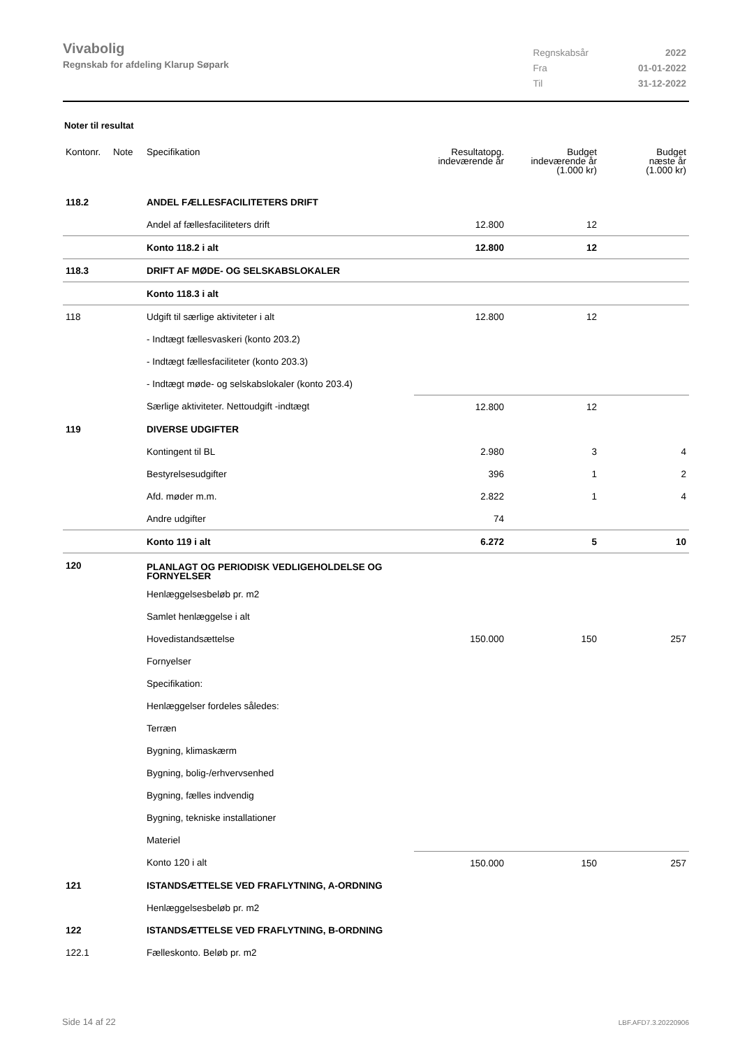Vivabolig
Regnskab for afdeling Klarup Søpark
| Regnskabsår | 2022 |
| Fra | 01-01-2022 |
| Til | 31-12-2022 |
Noter til resultat
| Kontonr. | Note | Specifikation | Resultatopg. indeværende år | Budget indeværende år (1.000 kr) | Budget næste år (1.000 kr) |
| --- | --- | --- | --- | --- | --- |
| 118.2 | | ANDEL FÆLLESFACILITETERS DRIFT | | | |
| | | Andel af fællesfaciliteters drift | 12.800 | 12 | |
| | | Konto 118.2 i alt | 12.800 | 12 | |
| 118.3 | | DRIFT AF MØDE- OG SELSKABSLOKALER | | | |
| | | Konto 118.3 i alt | | | |
| 118 | | Udgift til særlige aktiviteter i alt | 12.800 | 12 | |
| | | - Indtægt fællesvaskeri (konto 203.2) | | | |
| | | - Indtægt fællesfaciliteter (konto 203.3) | | | |
| | | - Indtægt møde- og selskabslokaler (konto 203.4) | | | |
| | | Særlige aktiviteter. Nettoudgift -indtægt | 12.800 | 12 | |
| 119 | | DIVERSE UDGIFTER | | | |
| | | Kontingent til BL | 2.980 | 3 | 4 |
| | | Bestyrelsesudgifter | 396 | 1 | 2 |
| | | Afd. møder m.m. | 2.822 | 1 | 4 |
| | | Andre udgifter | 74 | | |
| | | Konto 119 i alt | 6.272 | 5 | 10 |
| 120 | | PLANLAGT OG PERIODISK VEDLIGEHOLDELSE OG FORNYELSER | | | |
| | | Henlæggelsesbeløb pr. m2 | | | |
| | | Samlet henlæggelse i alt | | | |
| | | Hovedistandsættelse | 150.000 | 150 | 257 |
| | | Fornyelser | | | |
| | | Specifikation: | | | |
| | | Henlæggelser fordeles således: | | | |
| | | Terræn | | | |
| | | Bygning, klimaskærm | | | |
| | | Bygning, bolig-/erhvervsenhed | | | |
| | | Bygning, fælles indvendig | | | |
| | | Bygning, tekniske installationer | | | |
| | | Materiel | | | |
| | | Konto 120 i alt | 150.000 | 150 | 257 |
| 121 | | ISTANDSÆTTELSE VED FRAFLYTNING, A-ORDNING | | | |
| | | Henlæggelsesbeløb pr. m2 | | | |
| 122 | | ISTANDSÆTTELSE VED FRAFLYTNING, B-ORDNING | | | |
| 122.1 | | Fælleskonto. Beløb pr. m2 | | | |
Side 14 af 22 LBF.AFD7.3.20220906